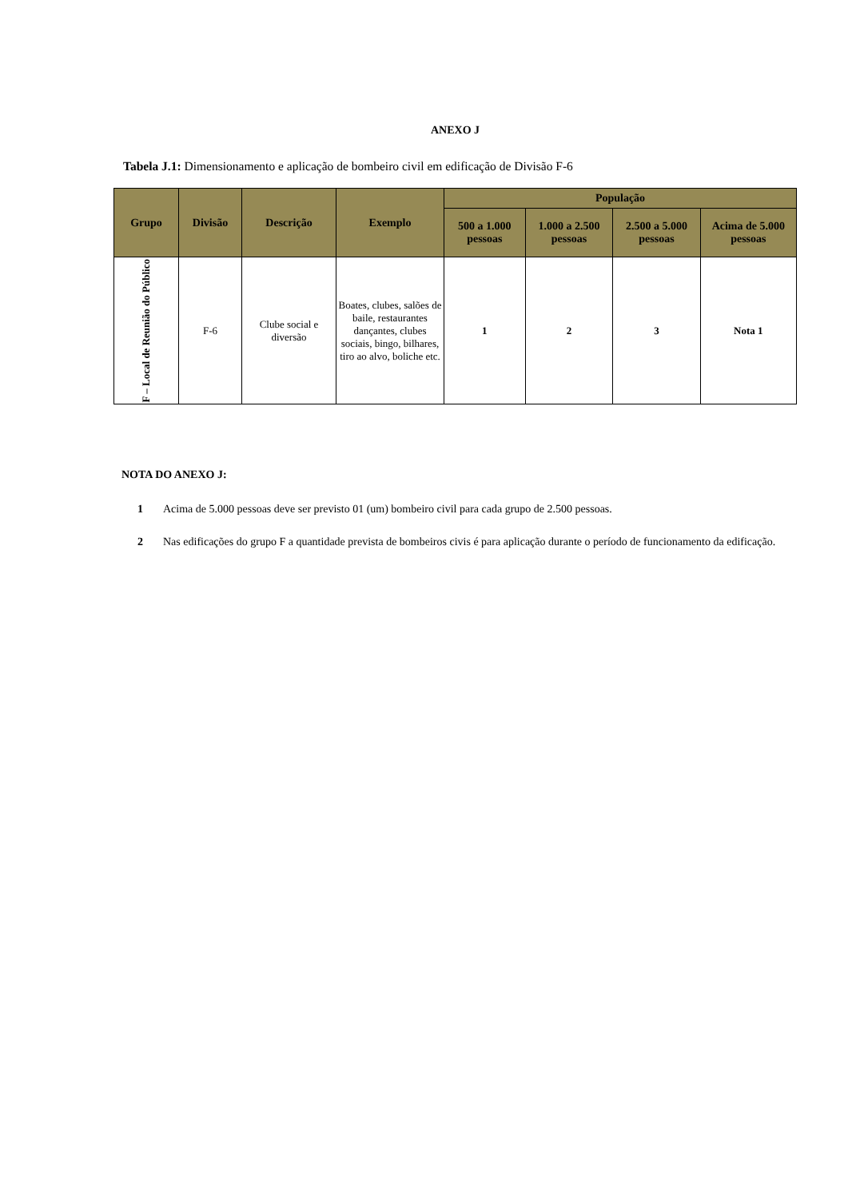ANEXO J
Tabela J.1: Dimensionamento e aplicação de bombeiro civil em edificação de Divisão F-6
| Grupo | Divisão | Descrição | Exemplo | População | | | |
| --- | --- | --- | --- | --- | --- | --- | --- |
| | | | | 500 a 1.000 pessoas | 1.000 a 2.500 pessoas | 2.500 a 5.000 pessoas | Acima de 5.000 pessoas |
| F – Local de Reunião do Público | F-6 | Clube social e diversão | Boates, clubes, salões de baile, restaurantes dançantes, clubes sociais, bingo, bilhares, tiro ao alvo, boliche etc. | 1 | 2 | 3 | Nota 1 |
NOTA DO ANEXO J:
1 Acima de 5.000 pessoas deve ser previsto 01 (um) bombeiro civil para cada grupo de 2.500 pessoas.
2 Nas edificações do grupo F a quantidade prevista de bombeiros civis é para aplicação durante o período de funcionamento da edificação.